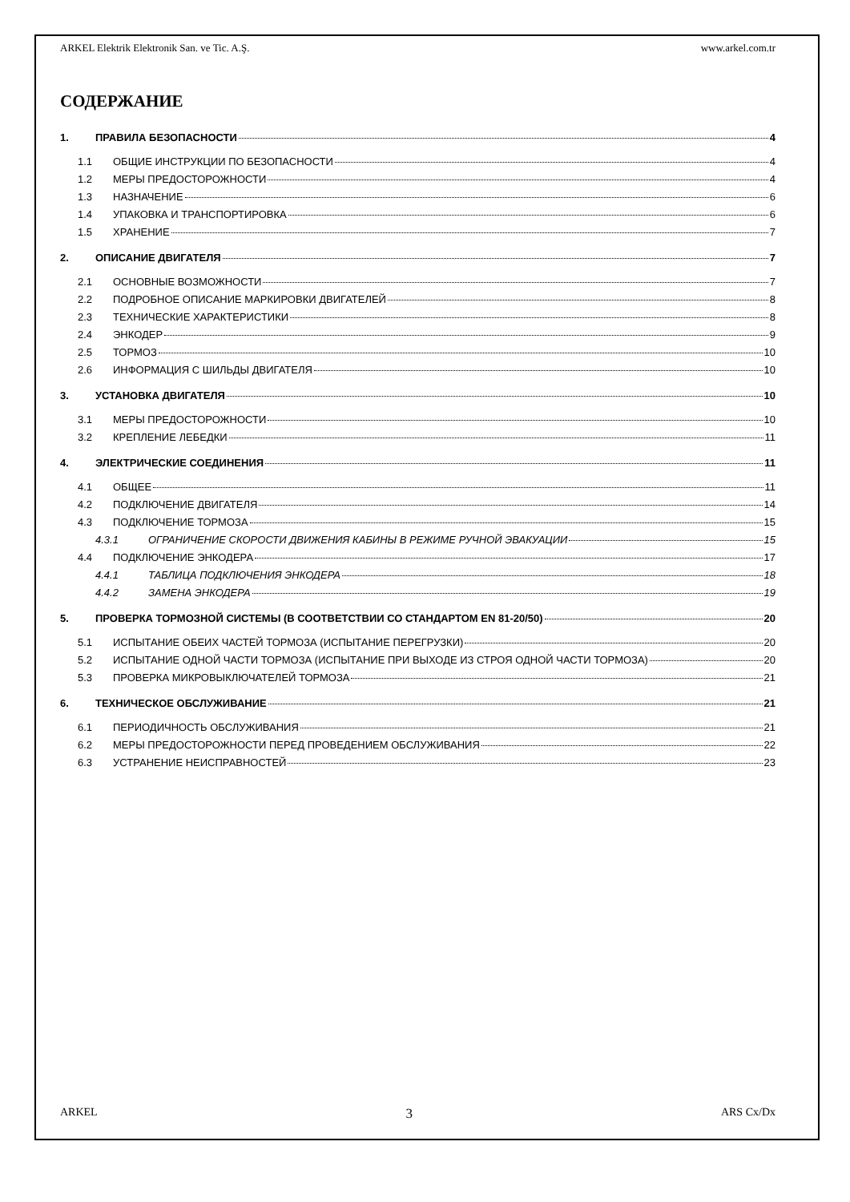ARKEL Elektrik Elektronik San. ve Tic. A.Ş. www.arkel.com.tr
СОДЕРЖАНИЕ
1. ПРАВИЛА БЕЗОПАСНОСТИ 4
1.1 ОБЩИЕ ИНСТРУКЦИИ ПО БЕЗОПАСНОСТИ 4
1.2 МЕРЫ ПРЕДОСТОРОЖНОСТИ 4
1.3 НАЗНАЧЕНИЕ 6
1.4 УПАКОВКА И ТРАНСПОРТИРОВКА 6
1.5 ХРАНЕНИЕ 7
2. ОПИСАНИЕ ДВИГАТЕЛЯ 7
2.1 ОСНОВНЫЕ ВОЗМОЖНОСТИ 7
2.2 ПОДРОБНОЕ ОПИСАНИЕ МАРКИРОВКИ ДВИГАТЕЛЕЙ 8
2.3 ТЕХНИЧЕСКИЕ ХАРАКТЕРИСТИКИ 8
2.4 ЭНКОДЕР 9
2.5 ТОРМОЗ 10
2.6 ИНФОРМАЦИЯ С ШИЛЬДЫ ДВИГАТЕЛЯ 10
3. УСТАНОВКА ДВИГАТЕЛЯ 10
3.1 МЕРЫ ПРЕДОСТОРОЖНОСТИ 10
3.2 КРЕПЛЕНИЕ ЛЕБЕДКИ 11
4. ЭЛЕКТРИЧЕСКИЕ СОЕДИНЕНИЯ 11
4.1 ОБЩЕЕ 11
4.2 ПОДКЛЮЧЕНИЕ ДВИГАТЕЛЯ 14
4.3 ПОДКЛЮЧЕНИЕ ТОРМОЗА 15
4.3.1 ОГРАНИЧЕНИЕ СКОРОСТИ ДВИЖЕНИЯ КАБИНЫ В РЕЖИМЕ РУЧНОЙ ЭВАКУАЦИИ 15
4.4 ПОДКЛЮЧЕНИЕ ЭНКОДЕРА 17
4.4.1 ТАБЛИЦА ПОДКЛЮЧЕНИЯ ЭНКОДЕРА 18
4.4.2 ЗАМЕНА ЭНКОДЕРА 19
5. ПРОВЕРКА ТОРМОЗНОЙ СИСТЕМЫ (В СООТВЕТСТВИИ СО СТАНДАРТОМ EN 81-20/50) 20
5.1 ИСПЫТАНИЕ ОБЕИХ ЧАСТЕЙ ТОРМОЗА (ИСПЫТАНИЕ ПЕРЕГРУЗКИ) 20
5.2 ИСПЫТАНИЕ ОДНОЙ ЧАСТИ ТОРМОЗА (ИСПЫТАНИЕ ПРИ ВЫХОДЕ ИЗ СТРОЯ ОДНОЙ ЧАСТИ ТОРМОЗА) 20
5.3 ПРОВЕРКА МИКРОВЫКЛЮЧАТЕЛЕЙ ТОРМОЗА 21
6. ТЕХНИЧЕСКОЕ ОБСЛУЖИВАНИЕ 21
6.1 ПЕРИОДИЧНОСТЬ ОБСЛУЖИВАНИЯ 21
6.2 МЕРЫ ПРЕДОСТОРОЖНОСТИ ПЕРЕД ПРОВЕДЕНИЕМ ОБСЛУЖИВАНИЯ 22
6.3 УСТРАНЕНИЕ НЕИСПРАВНОСТЕЙ 23
ARKEL 3 ARS Cx/Dx